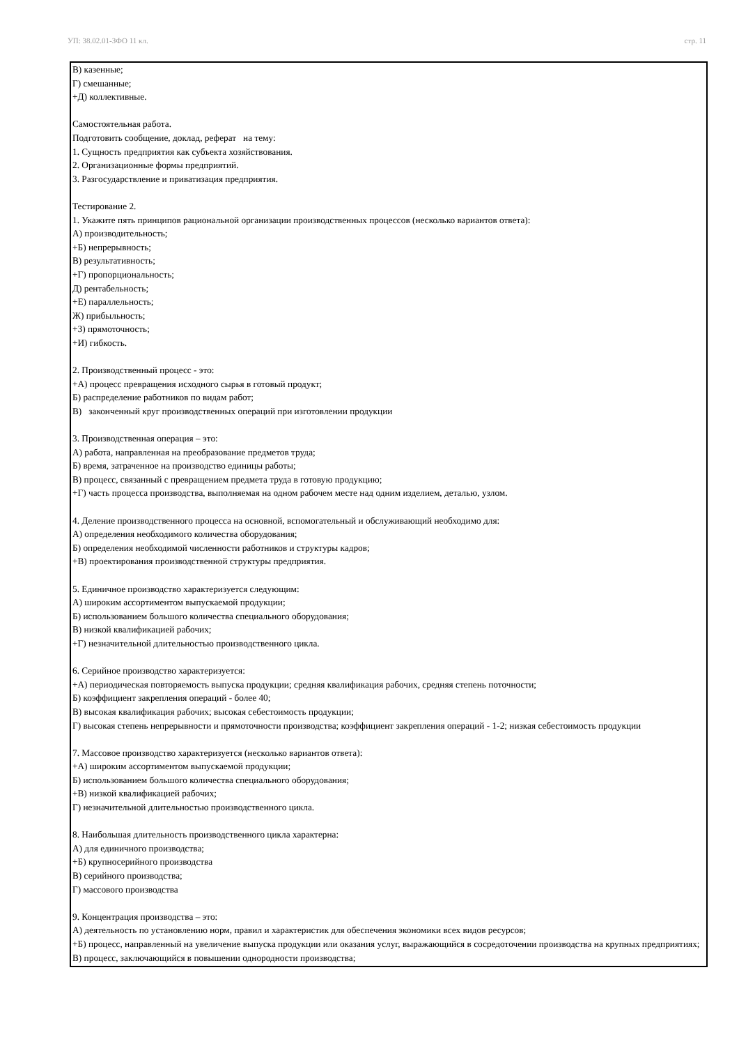УП: 38.02.01-ЗФО 11 кл. стр. 11
В) казенные;
Г) смешанные;
+Д) коллективные.
Самостоятельная работа.
Подготовить сообщение, доклад, реферат на тему:
1. Сущность предприятия как субъекта хозяйствования.
2. Организационные формы предприятий.
3. Разгосударствление и приватизация предприятия.
Тестирование 2.
1. Укажите пять принципов рациональной организации производственных процессов (несколько вариантов ответа):
А) производительность;
+Б) непрерывность;
В) результативность;
+Г) пропорциональность;
Д) рентабельность;
+Е) параллельность;
Ж) прибыльность;
+З) прямоточность;
+И) гибкость.
2. Производственный процесс - это:
+А) процесс превращения исходного сырья в готовый продукт;
Б) распределение работников по видам работ;
В) законченный круг производственных операций при изготовлении продукции
3. Производственная операция – это:
А) работа, направленная на преобразование предметов труда;
Б) время, затраченное на производство единицы работы;
В) процесс, связанный с превращением предмета труда в готовую продукцию;
+Г) часть процесса производства, выполняемая на одном рабочем месте над одним изделием, деталью, узлом.
4. Деление производственного процесса на основной, вспомогательный и обслуживающий необходимо для:
А) определения необходимого количества оборудования;
Б) определения необходимой численности работников и структуры кадров;
+В) проектирования производственной структуры предприятия.
5. Единичное производство характеризуется следующим:
А) широким ассортиментом выпускаемой продукции;
Б) использованием большого количества специального оборудования;
В) низкой квалификацией рабочих;
+Г) незначительной длительностью производственного цикла.
6. Серийное производство характеризуется:
+А) периодическая повторяемость выпуска продукции; средняя квалификация рабочих, средняя степень поточности;
Б) коэффициент закрепления операций - более 40;
В) высокая квалификация рабочих; высокая себестоимость продукции;
Г) высокая степень непрерывности и прямоточности производства; коэффициент закрепления операций - 1-2; низкая себестоимость продукции
7. Массовое производство характеризуется (несколько вариантов ответа):
+А) широким ассортиментом выпускаемой продукции;
Б) использованием большого количества специального оборудования;
+В) низкой квалификацией рабочих;
Г) незначительной длительностью производственного цикла.
8. Наибольшая длительность производственного цикла характерна:
А) для единичного производства;
+Б) крупносерийного производства
В) серийного производства;
Г) массового производства
9. Концентрация производства – это:
А) деятельность по установлению норм, правил и характеристик для обеспечения экономики всех видов ресурсов;
+Б) процесс, направленный на увеличение выпуска продукции или оказания услуг, выражающийся в сосредоточении производства на крупных предприятиях;
В) процесс, заключающийся в повышении однородности производства;